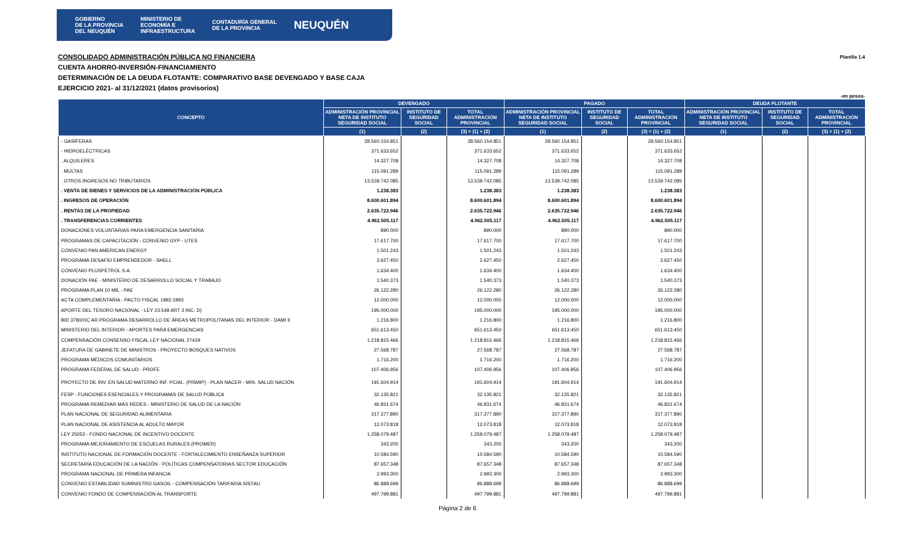GOBIERNO
DE LA PROVINCIA
DEL NEUQUÉN MINISTERIO DE
ECONOMÍA E
INFRAESTRUCTURA CONTADURÍA GENERAL
DE LA PROVINCIA NEUQUÉN
Planilla 1.4 CONSOLIDADO ADMINISTRACIÓN PÚBLICA NO FINANCIERA
CUENTA AHORRO-INVERSIÓN-FINANCIAMIENTO
DETERMINACIÓN DE LA DEUDA FLOTANTE: COMPARATIVO BASE DEVENGADO Y BASE CAJA
EJERCICIO 2021- al 31/12/2021 (datos provisorios)
-en pesos-
| CONCEPTO | DEVENGADO | | | PAGADO | | | DEUDA FLOTANTE | | |
| --- | --- | --- | --- | --- | --- | --- | --- | --- | --- |
| | ADMINISTRACIÓN PROVINCIAL NETA DE INSTITUTO SEGURIDAD SOCIAL | INSTITUTO DE SEGURIDAD SOCIAL | TOTAL ADMINISTRACIÓN PROVINCIAL | ADMINISTRACIÓN PROVINCIAL NETA DE INSTITUTO SEGURIDAD SOCIAL | INSTITUTO DE SEGURIDAD SOCIAL | TOTAL ADMINISTRACIÓN PROVINCIAL | ADMINISTRACIÓN PROVINCIAL NETA DE INSTITUTO SEGURIDAD SOCIAL | INSTITUTO DE SEGURIDAD SOCIAL | TOTAL ADMINISTRACIÓN PROVINCIAL |
| | (1) | (2) | (3) = (1) + (2) | (1) | (2) | (3) = (1) + (2) | (1) | (2) | (3) = (1) + (2) |
| - GASÍFERAS | 28.560.154.851 | | 28.560.154.851 | 28.560.154.851 | | 28.560.154.851 | | | |
| - HIDROELÉCTRICAS | 371.633.652 | | 371.633.652 | 371.633.652 | | 371.633.652 | | | |
| . ALQUILERES | 14.327.708 | | 14.327.708 | 14.327.708 | | 14.327.708 | | | |
| . MULTAS | 115.091.289 | | 115.091.289 | 115.091.289 | | 115.091.289 | | | |
| . OTROS INGRESOS NO TRIBUTARIOS | 13.539.742.085 | | 13.539.742.085 | 13.539.742.085 | | 13.539.742.085 | | | |
| . VENTA DE BIENES Y SERVICIOS DE LA ADMINISTRACIÓN PÚBLICA | 1.238.383 | | 1.238.383 | 1.238.383 | | 1.238.383 | | | |
| . INGRESOS DE OPERACIÓN | 8.600.601.894 | | 8.600.601.894 | 8.600.601.894 | | 8.600.601.894 | | | |
| . RENTAS DE LA PROPIEDAD | 2.635.722.946 | | 2.635.722.946 | 2.635.722.946 | | 2.635.722.946 | | | |
| . TRANSFERENCIAS CORRIENTES | 4.962.505.117 | | 4.962.505.117 | 4.962.505.117 | | 4.962.505.117 | | | |
| DONACIONES VOLUNTARIAS PARA EMERGENCIA SANITARIA | 890.000 | | 890.000 | 890.000 | | 890.000 | | | |
| PROGRAMAS DE CAPACITACIÓN - CONVENIO GYP - UTES | 17.617.700 | | 17.617.700 | 17.617.700 | | 17.617.700 | | | |
| CONVENIO PAN AMERICAN ENERGY | 1.501.243 | | 1.501.243 | 1.501.243 | | 1.501.243 | | | |
| PROGRAMA DESAFÍO EMPRENDEDOR - SHELL | 2.627.450 | | 2.627.450 | 2.627.450 | | 2.627.450 | | | |
| CONVENIO PLUSPETROL S.A. | 1.634.400 | | 1.634.400 | 1.634.400 | | 1.634.400 | | | |
| DONACIÓN PAE - MINISTERIO DE DESARROLLO SOCIAL Y TRABAJO | 1.540.373 | | 1.540.373 | 1.540.373 | | 1.540.373 | | | |
| PROGRAMA PLAN 10 MIL - PAE | 26.122.280 | | 26.122.280 | 26.122.280 | | 26.122.280 | | | |
| ACTA COMPLEMENTARIA - PACTO FISCAL 1992-1993 | 12.000.000 | | 12.000.000 | 12.000.000 | | 12.000.000 | | | |
| APORTE DEL TESORO NACIONAL - LEY 23.548 ART 3 INC. D) | 195.000.000 | | 195.000.000 | 195.000.000 | | 195.000.000 | | | |
| BID 3780/OC AR PROGRAMA DESARROLLO DE ÁREAS METROPOLITANAS DEL INTERIOR - DAMI II | 1.216.800 | | 1.216.800 | 1.216.800 | | 1.216.800 | | | |
| MINISTERIO DEL INTERIOR - APORTES PARA EMERGENCIAS | 651.613.450 | | 651.613.450 | 651.613.450 | | 651.613.450 | | | |
| COMPENSACIÓN CONSENSO FISCAL LEY NACIONAL 27429 | 1.218.815.466 | | 1.218.815.466 | 1.218.815.466 | | 1.218.815.466 | | | |
| JEFATURA DE GABINETE DE MINISTROS - PROYECTO BOSQUES NATIVOS | 27.568.787 | | 27.568.787 | 27.568.787 | | 27.568.787 | | | |
| PROGRAMA MÉDICOS COMUNITARIOS | 1.716.200 | | 1.716.200 | 1.716.200 | | 1.716.200 | | | |
| PROGRAMA FEDERAL DE SALUD - PROFE | 107.406.956 | | 107.406.956 | 107.406.956 | | 107.406.956 | | | |
| PROYECTO DE INV. EN SALUD MATERNO INF. PCIAL. (PISMIP) - PLAN NACER - MIN. SALUD NACIÓN | 191.604.914 | | 191.604.914 | 191.604.914 | | 191.604.914 | | | |
| FESP - FUNCIONES ESENCIALES Y PROGRAMAS DE SALUD PÚBLICA | 32.135.821 | | 32.135.821 | 32.135.821 | | 32.135.821 | | | |
| PROGRAMA REMEDIAR MÁS REDES - MINISTERIO DE SALUD DE LA NACIÓN | 46.831.674 | | 46.831.674 | 46.831.674 | | 46.831.674 | | | |
| PLAN NACIONAL DE SEGURIDAD ALIMENTARIA | 317.377.890 | | 317.377.890 | 317.377.890 | | 317.377.890 | | | |
| PLAN NACIONAL DE ASISTENCIA AL ADULTO MAYOR | 12.073.818 | | 12.073.818 | 12.073.818 | | 12.073.818 | | | |
| LEY 25053 - FONDO NACIONAL DE INCENTIVO DOCENTE | 1.258.079.487 | | 1.258.079.487 | 1.258.079.487 | | 1.258.079.487 | | | |
| PROGRAMA MEJORAMIENTO DE ESCUELAS RURALES (PROMER) | 343.200 | | 343.200 | 343.200 | | 343.200 | | | |
| INSTITUTO NACIONAL DE FORMACIÓN DOCENTE - FORTALECIMIENTO ENSEÑANZA SUPERIOR | 10.584.590 | | 10.584.590 | 10.584.590 | | 10.584.590 | | | |
| SECRETARÍA EDUCACIÓN DE LA NACIÓN - POLÍTICAS COMPENSATORIAS SECTOR EDUCACIÓN | 87.657.348 | | 87.657.348 | 87.657.348 | | 87.657.348 | | | |
| PROGRAMA NACIONAL DE PRIMERA INFANCIA | 2.993.300 | | 2.993.300 | 2.993.300 | | 2.993.300 | | | |
| CONVENIO ESTABILIDAD SUMINISTRO GASOIL - COMPENSACIÓN TARIFARIA SISTAU | 86.888.699 | | 86.888.699 | 86.888.699 | | 86.888.699 | | | |
| CONVENIO FONDO DE COMPENSACIÓN AL TRANSPORTE | 497.799.881 | | 497.799.881 | 497.799.881 | | 497.799.881 | | | |
Página 2 de 6